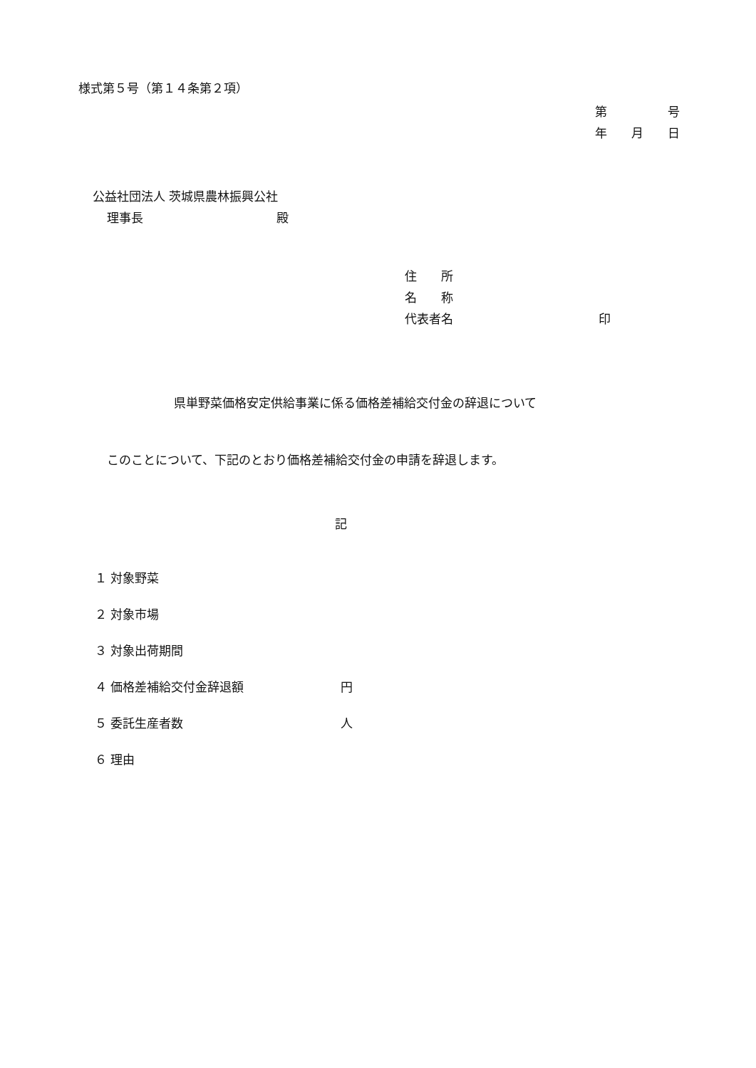様式第５号（第１４条第２項）
第　　　　　号
年　　月　　日
公益社団法人 茨城県農林振興公社
理事長　　　　　　　　　　　殿
住　　所
名　　称
代表者名　　　　　　　　　　　　印
県単野菜価格安定供給事業に係る価格差補給交付金の辞退について
このことについて、下記のとおり価格差補給交付金の申請を辞退します。
記
１ 対象野菜
２ 対象市場
３ 対象出荷期間
４ 価格差補給交付金辞退額　　　　　　　　円
５ 委託生産者数　　　　　　　　　　　　　人
６ 理由